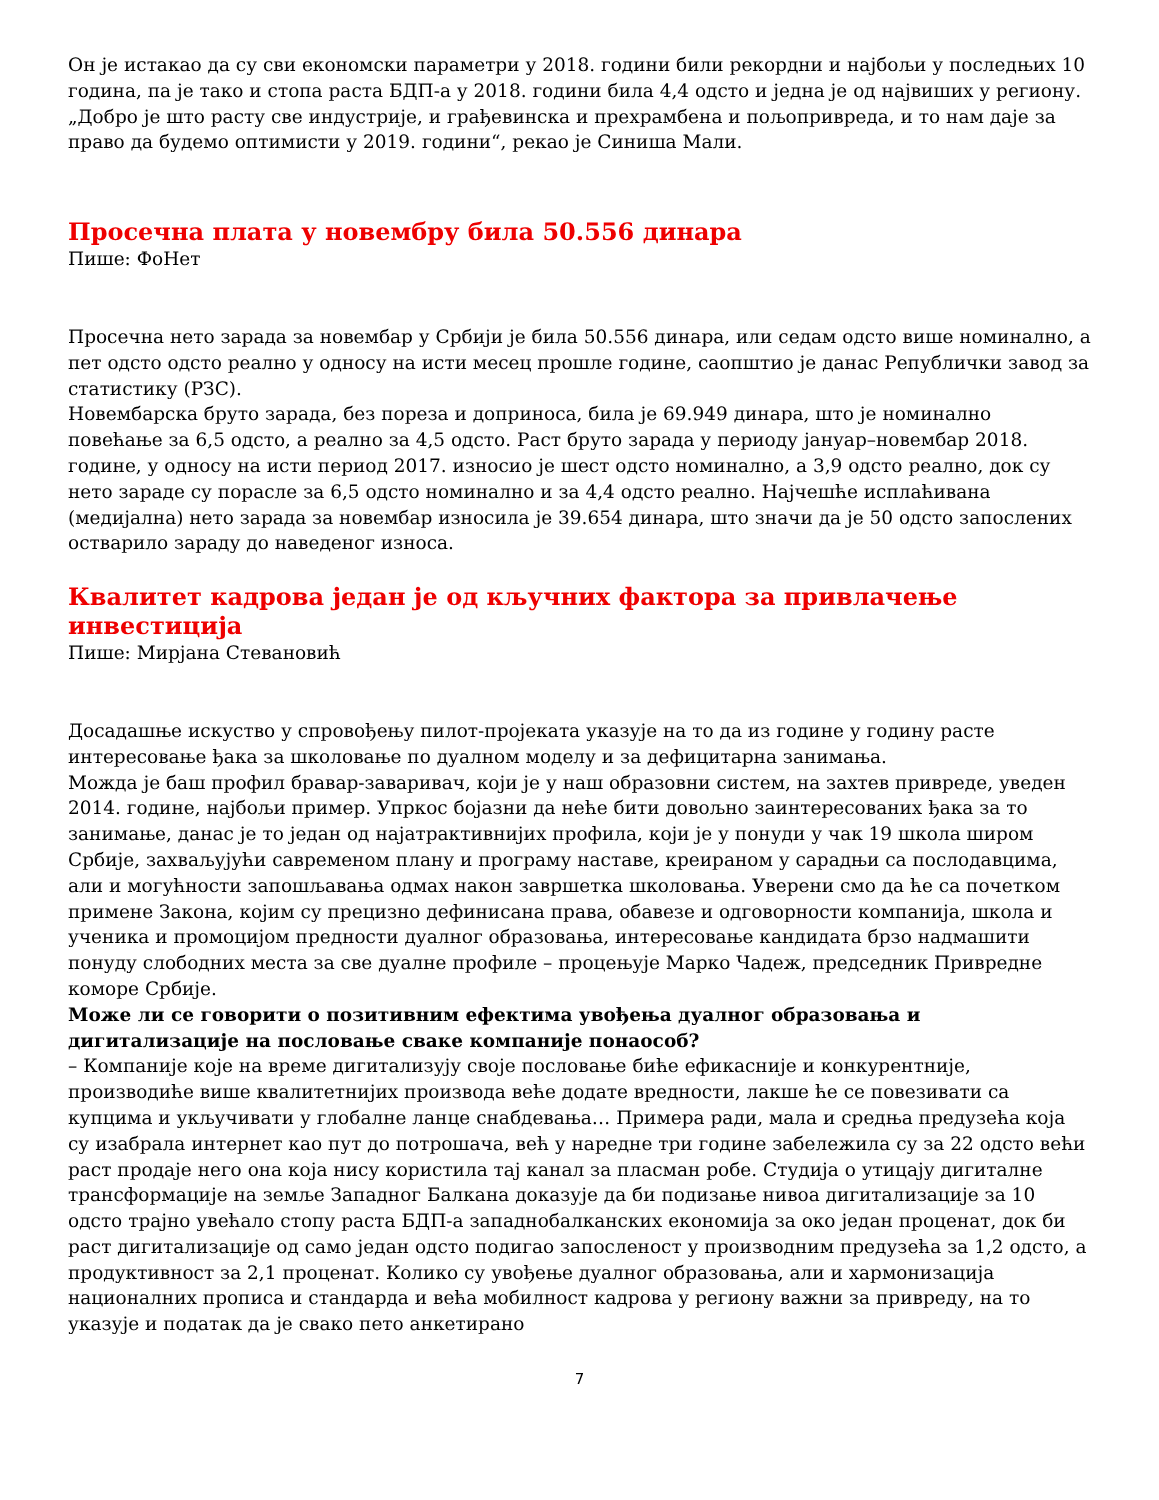Он је истакао да су сви економски параметри у 2018. години били рекордни и најбољи у последњих 10 година, па је тако и стопа раста БДП-а у 2018. години била 4,4 одсто и једна је од највиших у региону.
„Добро је што расту све индустрије, и грађевинска и прехрамбена и пољопривреда, и то нам даје за право да будемо оптимисти у 2019. години“, рекао је Синиша Мали.
Просечна плата у новембру била 50.556 динара
Пише: ФоНет
Просечна нето зарада за новембар у Србији је била 50.556 динара, или седам одсто више номинално, а пет одсто одсто реално у односу на исти месец прошле године, саопштио је данас Републички завод за статистику (РЗС).
Новембарска бруто зарада, без пореза и доприноса, била је 69.949 динара, што је номинално повећање за 6,5 одсто, а реално за 4,5 одсто. Раст бруто зарада у периоду јануар–новембар 2018. године, у односу на исти период 2017. износио је шест одсто номинално, а 3,9 одсто реално, док су нето зараде су порасле за 6,5 одсто номинално и за 4,4 одсто реално. Најчешће исплаћивана (медијална) нето зарада за новембар износила је 39.654 динара, што значи да је 50 одсто запослених остварило зараду до наведеног износа.
Квалитет кадрова један је од кључних фактора за привлачење инвестиција
Пише: Мирјана Стевановић
Досадашње искуство у спровођењу пилот-пројеката указује на то да из године у годину расте интересовање ђака за школовање по дуалном моделу и за дефицитарна занимања.
Можда је баш профил бравар-заваривач, који је у наш образовни систем, на захтев привреде, уведен 2014. године, најбољи пример. Упркос бојазни да неће бити довољно заинтересованих ђака за то занимање, данас је то један од најатрактивнијих профила, који је у понуди у чак 19 школа широм Србије, захваљујући савременом плану и програму наставе, креираном у сарадњи са послодавцима, али и могућности запошљавања одмах након завршетка школовања. Уверени смо да ће са почетком примене Закона, којим су прецизно дефинисана права, обавезе и одговорности компанија, школа и ученика и промоцијом предности дуалног образовања, интересовање кандидата брзо надмашити понуду слободних места за све дуалне профиле – процењује Марко Чадеж, председник Привредне коморе Србије.
Може ли се говорити о позитивним ефектима увођења дуалног образовања и дигитализације на пословање сваке компаније понаособ?
– Компаније које на време дигитализују своје пословање биће ефикасније и конкурентније, производиће више квалитетнијих производа веће додате вредности, лакше ће се повезивати са купцима и укључивати у глобалне ланце снабдевања… Примера ради, мала и средња предузећа која су изабрала интернет као пут до потрошача, већ у наредне три године забележила су за 22 одсто већи раст продаје него она која нису користила тај канал за пласман робе. Студија о утицају дигиталне трансформације на земље Западног Балкана доказује да би подизање нивоа дигитализације за 10 одсто трајно увећало стопу раста БДП-а западнобалканских економија за око један проценат, док би раст дигитализације од само један одсто подигао запосленост у производним предузећа за 1,2 одсто, а продуктивност за 2,1 проценат. Колико су увођење дуалног образовања, али и хармонизација националних прописа и стандарда и већа мобилност кадрова у региону важни за привреду, на то указује и податак да је свако пето анкетирано
7